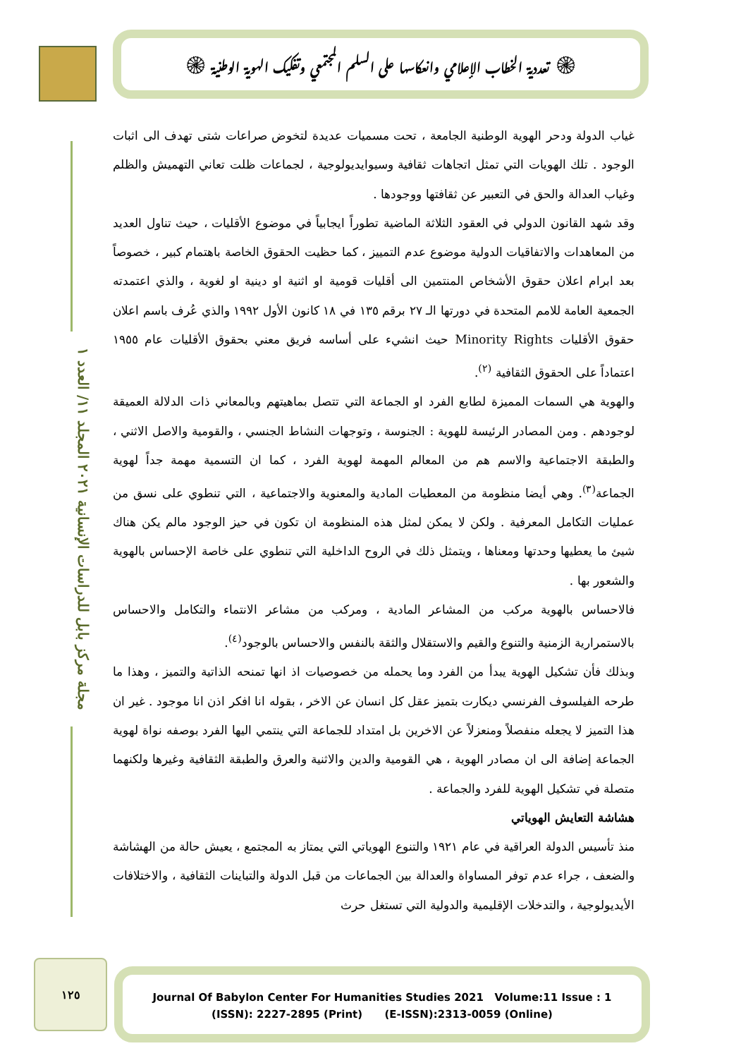۞ تعددية الخطاب الإعلامي وانعكاسها على السلم المجتمعي وتفكيك الهوية الوطنية ۞
مجلة مركز بابل للدراسات الإنسانية ٢٠٢١ المجلد ١١/ العدد ١
غياب الدولة ودحر الهوية الوطنية الجامعة ، تحت مسميات عديدة لتخوض صراعات شتى تهدف الى اثبات الوجود . تلك الهويات التي تمثل اتجاهات ثقافية وسيوايديولوجية ، لجماعات ظلت تعاني التهميش والظلم وغياب العدالة والحق في التعبير عن ثقافتها ووجودها .
وقد شهد القانون الدولي في العقود الثلاثة الماضية تطوراً ايجابياً في موضوع الأقليات ، حيث تناول العديد من المعاهدات والاتفاقيات الدولية موضوع عدم التمييز ، كما حظيت الحقوق الخاصة باهتمام كبير ، خصوصاً بعد ابرام اعلان حقوق الأشخاص المنتمين الى أقليات قومية او اثنية او دينية او لغوية ، والذي اعتمدته الجمعية العامة للامم المتحدة في دورتها الـ ٢٧ برقم ١٣٥ في ١٨ كانون الأول ١٩٩٢ والذي عُرف باسم اعلان حقوق الأقليات Minority Rights حيث انشيء على أساسه فريق معني بحقوق الأقليات عام ١٩٥٥ اعتماداً على الحقوق الثقافية <sup>(٢)</sup>.
والهوية هي السمات المميزة لطابع الفرد او الجماعة التي تتصل بماهيتهم وبالمعاني ذات الدلالة العميقة لوجودهم . ومن المصادر الرئيسة للهوية : الجنوسة ، وتوجهات النشاط الجنسي ، والقومية والاصل الاثني ، والطبقة الاجتماعية والاسم هم من المعالم المهمة لهوية الفرد ، كما ان التسمية مهمة جداً لهوية الجماعة<sup>(٣)</sup>. وهي أيضا منظومة من المعطيات المادية والمعنوية والاجتماعية ، التي تنطوي على نسق من عمليات التكامل المعرفية . ولكن لا يمكن لمثل هذه المنظومة ان تكون في حيز الوجود مالم يكن هناك شيئ ما يعطيها وحدتها ومعناها ، ويتمثل ذلك في الروح الداخلية التي تنطوي على خاصة الإحساس بالهوية والشعور بها .
فالاحساس بالهوية مركب من المشاعر المادية ، ومركب من مشاعر الانتماء والتكامل والاحساس بالاستمرارية الزمنية والتنوع والقيم والاستقلال والثقة بالنفس والاحساس بالوجود<sup>(٤)</sup>.
وبذلك فأن تشكيل الهوية يبدأ من الفرد وما يحمله من خصوصيات اذ انها تمنحه الذاتية والتميز ، وهذا ما طرحه الفيلسوف الفرنسي ديكارت بتميز عقل كل انسان عن الاخر ، بقوله انا افكر اذن انا موجود . غير ان هذا التميز لا يجعله منفصلاً ومنعزلاً عن الاخرين بل امتداد للجماعة التي ينتمي اليها الفرد بوصفه نواة لهوية الجماعة إضافة الى ان مصادر الهوية ، هي القومية والدين والاثنية والعرق والطبقة الثقافية وغيرها ولكنهما متصلة في تشكيل الهوية للفرد والجماعة .
هشاشة التعايش الهوياتي
منذ تأسيس الدولة العراقية في عام ١٩٢١ والتنوع الهوياتي التي يمتاز به المجتمع ، يعيش حالة من الهشاشة والضعف ، جراء عدم توفر المساواة والعدالة بين الجماعات من قبل الدولة والتباينات الثقافية ، والاختلافات الأيديولوجية ، والتدخلات الإقليمية والدولية التي تستغل حرث
١٢٥
Journal Of Babylon Center For Humanities Studies 2021 Volume:11 Issue : 1
(ISSN): 2227-2895 (Print) (E-ISSN):2313-0059 (Online)